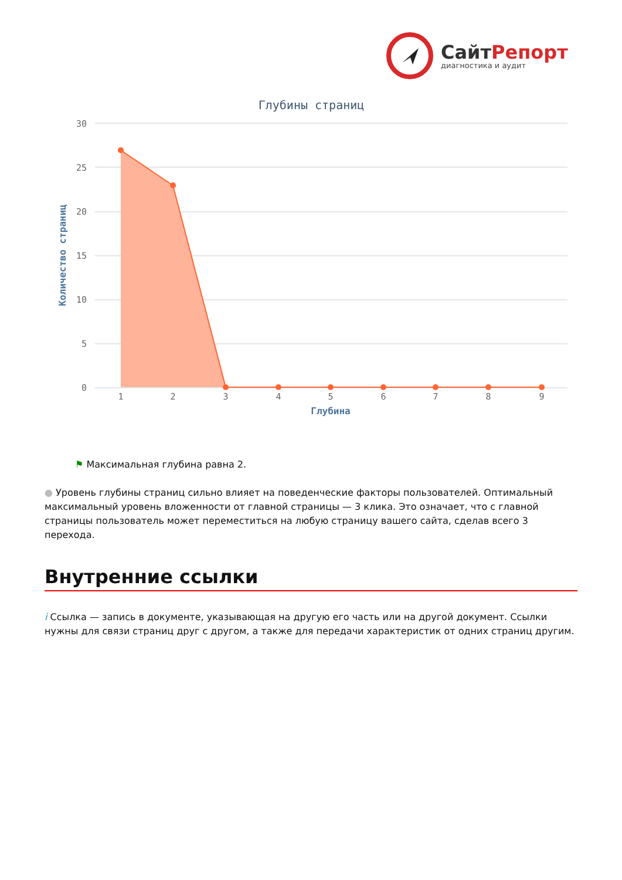СайтРепорт
диагностика и аудит
Глубины страниц
30
25
20
15
10
5
0
1
2
3
4
5
6
7
8
9
Глубина
Количество страниц
⚑ Максимальная глубина равна 2.
● Уровень глубины страниц сильно влияет на поведенческие факторы пользователей. Оптимальный максимальный уровень вложенности от главной страницы — 3 клика. Это означает, что с главной страницы пользователь может переместиться на любую страницу вашего сайта, сделав всего 3 перехода.
Внутренние ссылки
i Ссылка — запись в документе, указывающая на другую его часть или на другой документ. Ссылки нужны для связи страниц друг с другом, а также для передачи характеристик от одних страниц другим.